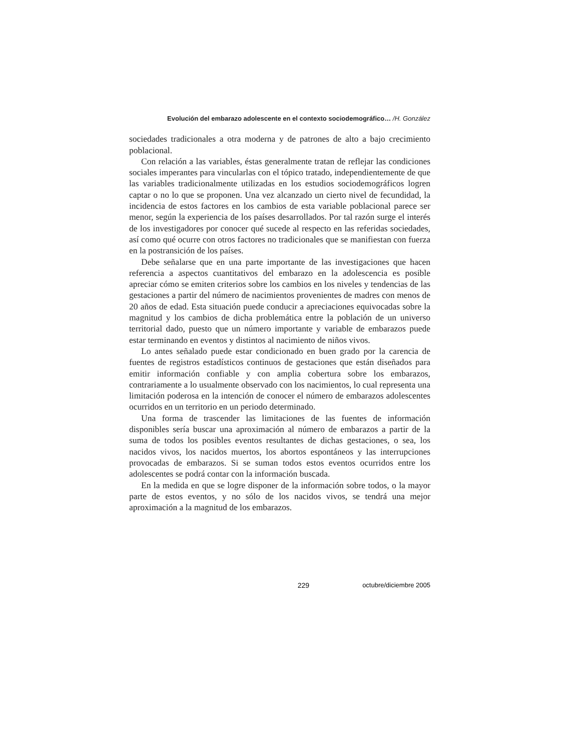Evolución del embarazo adolescente en el contexto sociodemográfico… /H. González
sociedades tradicionales a otra moderna y de patrones de alto a bajo crecimiento poblacional.
Con relación a las variables, éstas generalmente tratan de reflejar las condiciones sociales imperantes para vincularlas con el tópico tratado, independientemente de que las variables tradicionalmente utilizadas en los estudios sociodemográficos logren captar o no lo que se proponen. Una vez alcanzado un cierto nivel de fecundidad, la incidencia de estos factores en los cambios de esta variable poblacional parece ser menor, según la experiencia de los países desarrollados. Por tal razón surge el interés de los investigadores por conocer qué sucede al respecto en las referidas sociedades, así como qué ocurre con otros factores no tradicionales que se manifiestan con fuerza en la postransición de los países.
Debe señalarse que en una parte importante de las investigaciones que hacen referencia a aspectos cuantitativos del embarazo en la adolescencia es posible apreciar cómo se emiten criterios sobre los cambios en los niveles y tendencias de las gestaciones a partir del número de nacimientos provenientes de madres con menos de 20 años de edad. Esta situación puede conducir a apreciaciones equivocadas sobre la magnitud y los cambios de dicha problemática entre la población de un universo territorial dado, puesto que un número importante y variable de embarazos puede estar terminando en eventos y distintos al nacimiento de niños vivos.
Lo antes señalado puede estar condicionado en buen grado por la carencia de fuentes de registros estadísticos continuos de gestaciones que están diseñados para emitir información confiable y con amplia cobertura sobre los embarazos, contrariamente a lo usualmente observado con los nacimientos, lo cual representa una limitación poderosa en la intención de conocer el número de embarazos adolescentes ocurridos en un territorio en un periodo determinado.
Una forma de trascender las limitaciones de las fuentes de información disponibles sería buscar una aproximación al número de embarazos a partir de la suma de todos los posibles eventos resultantes de dichas gestaciones, o sea, los nacidos vivos, los nacidos muertos, los abortos espontáneos y las interrupciones provocadas de embarazos. Si se suman todos estos eventos ocurridos entre los adolescentes se podrá contar con la información buscada.
En la medida en que se logre disponer de la información sobre todos, o la mayor parte de estos eventos, y no sólo de los nacidos vivos, se tendrá una mejor aproximación a la magnitud de los embarazos.
229 octubre/diciembre 2005